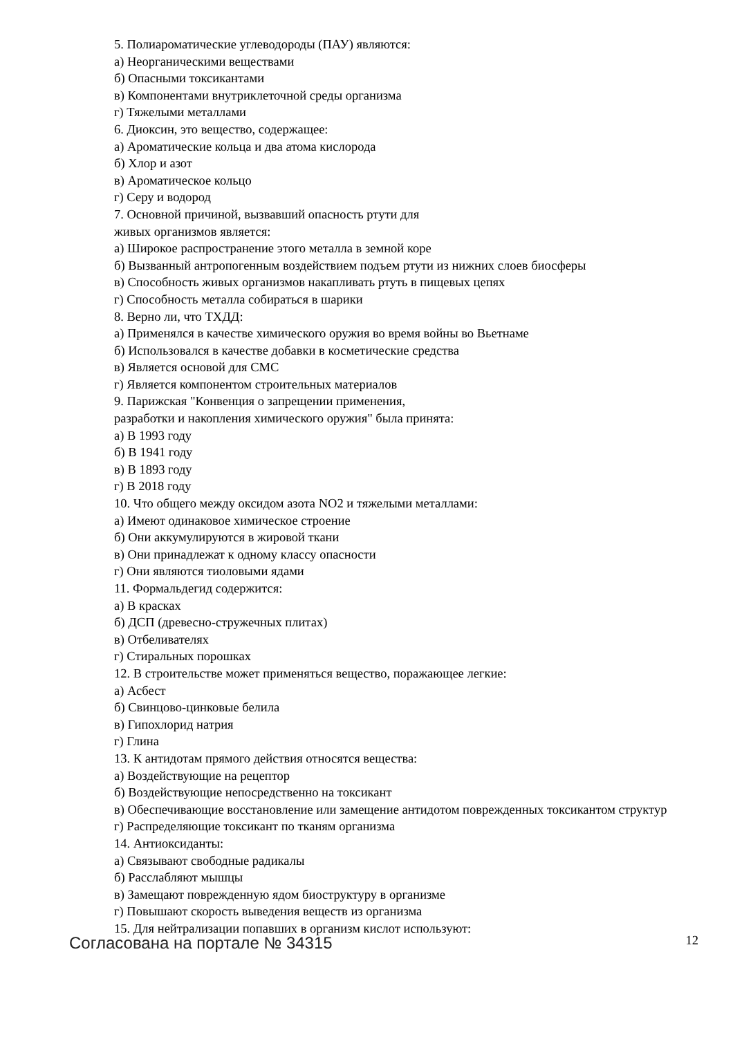5. Полиароматические углеводороды (ПАУ) являются:
а) Неорганическими веществами
б) Опасными токсикантами
в) Компонентами внутриклеточной среды организма
г) Тяжелыми металлами
6. Диоксин, это вещество, содержащее:
а) Ароматические кольца и два атома кислорода
б) Хлор и азот
в) Ароматическое кольцо
г) Серу и водород
7. Основной причиной, вызвавший опасность ртути для
живых организмов является:
а) Широкое распространение этого металла в земной коре
б) Вызванный антропогенным воздействием подъем ртути из нижних слоев биосферы
в) Способность живых организмов накапливать ртуть в пищевых цепях
г) Способность металла собираться в шарики
8. Верно ли, что ТХДД:
а) Применялся в качестве химического оружия во время войны во Вьетнаме
б) Использовался в качестве добавки в косметические средства
в) Является основой для СМС
г) Является компонентом строительных материалов
9. Парижская "Конвенция о запрещении применения,
разработки и накопления химического оружия" была принята:
а) В 1993 году
б) В 1941 году
в) В 1893 году
г) В 2018 году
10. Что общего между оксидом азота NO2 и тяжелыми металлами:
а) Имеют одинаковое химическое строение
б) Они аккумулируются в жировой ткани
в) Они принадлежат к одному классу опасности
г) Они являются тиоловыми ядами
11. Формальдегид содержится:
а) В красках
б) ДСП (древесно-стружечных плитах)
в) Отбеливателях
г) Стиральных порошках
12. В строительстве может применяться вещество, поражающее легкие:
а) Асбест
б) Свинцово-цинковые белила
в) Гипохлорид натрия
г) Глина
13. К антидотам прямого действия относятся вещества:
а) Воздействующие на рецептор
б) Воздействующие непосредственно на токсикант
в) Обеспечивающие восстановление или замещение антидотом поврежденных токсикантом структур
г) Распределяющие токсикант по тканям организма
14. Антиоксиданты:
а) Связывают свободные радикалы
б) Расслабляют мышцы
в) Замещают поврежденную ядом биоструктуру в организме
г) Повышают скорость выведения веществ из организма
15. Для нейтрализации попавших в организм кислот используют:
Согласована на портале № 34315 12